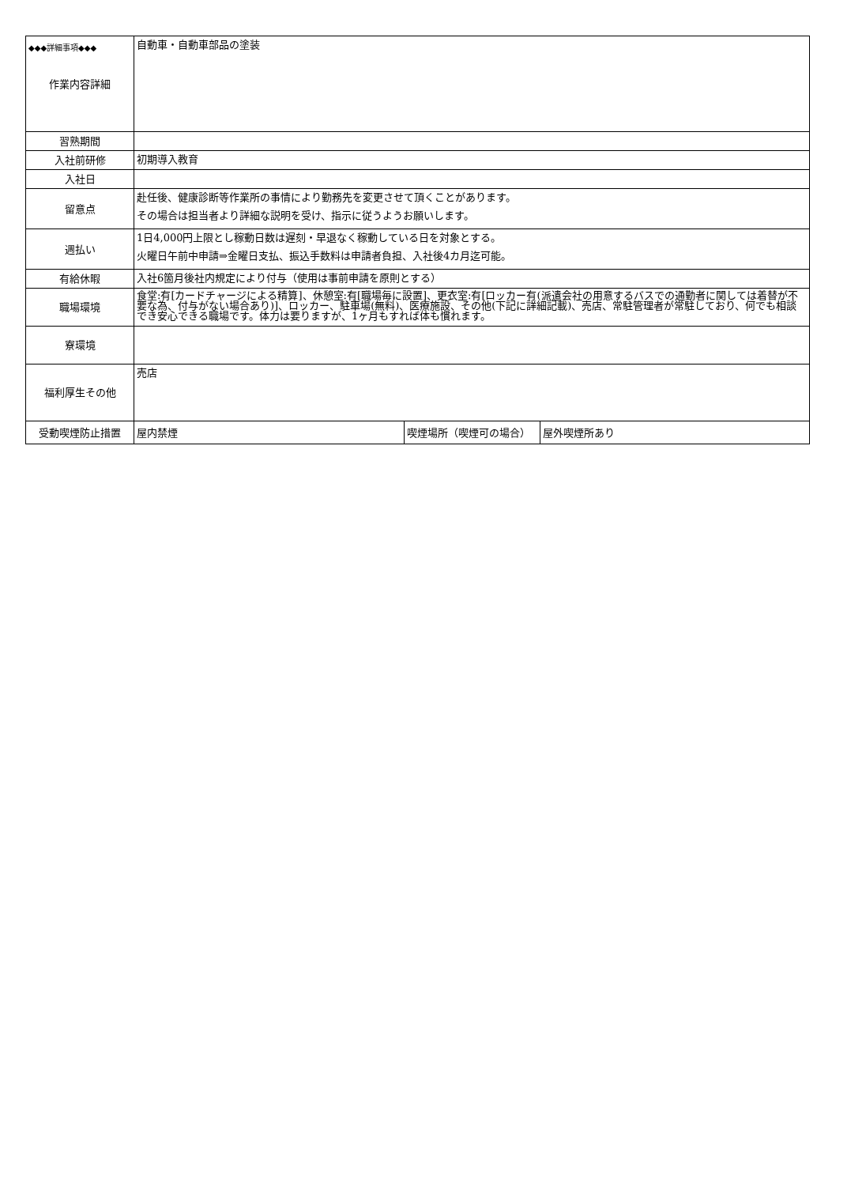◆◆◆詳細事項◆◆◆
| 作業内容詳細 | 自動車・自動車部品の塗装 | | |
| 習熟期間 | | | |
| 入社前研修 | 初期導入教育 | | |
| 入社日 | | | |
| 留意点 | 赴任後、健康診断等作業所の事情により勤務先を変更させて頂くことがあります。 その場合は担当者より詳細な説明を受け、指示に従うようお願いします。 | | |
| 週払い | 1日4,000円上限とし稼動日数は遅刻・早退なく稼動している日を対象とする。 火曜日午前中申請⇒金曜日支払、振込手数料は申請者負担、入社後4カ月迄可能。 | | |
| 有給休暇 | 入社6箇月後社内規定により付与（使用は事前申請を原則とする） | | |
| 職場環境 | 食堂:有[カードチャージによる精算]、休憩室:有[職場毎に設置]、更衣室:有[ロッカー有(派遣会社の用意するバスでの通勤者に関しては着替が不要な為、付与がない場合あり)]、ロッカー、駐車場(無料)、医療施設、その他(下記に詳細記載)、売店、常駐管理者が常駐しており、何でも相談でき安心できる職場です。体力は要りますが、1ヶ月もすれば体も慣れます。 | | |
| 寮環境 | | | |
| 福利厚生その他 | 売店 | | |
| 受動喫煙防止措置 | 屋内禁煙 | 喫煙場所（喫煙可の場合） | 屋外喫煙所あり |